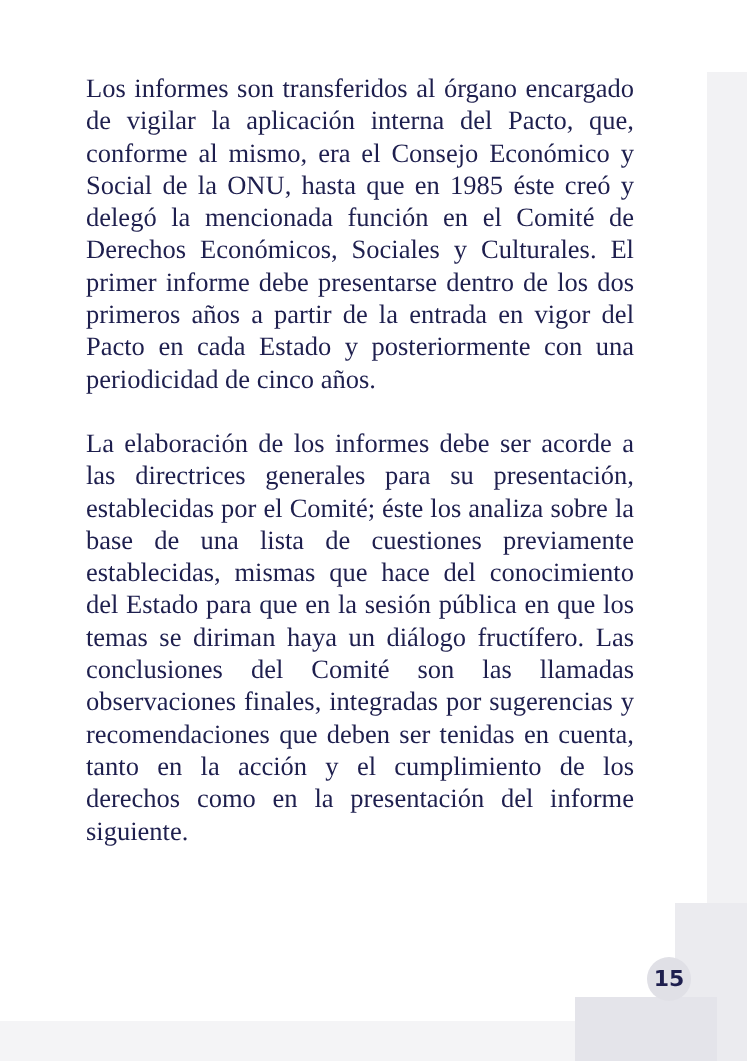Los informes son transferidos al órgano encargado de vigilar la aplicación interna del Pacto, que, conforme al mismo, era el Consejo Económico y Social de la ONU, hasta que en 1985 éste creó y delegó la mencionada función en el Comité de Derechos Económicos, Sociales y Culturales. El primer informe debe presentarse dentro de los dos primeros años a partir de la entrada en vigor del Pacto en cada Estado y posteriormente con una periodicidad de cinco años.
La elaboración de los informes debe ser acorde a las directrices generales para su presentación, establecidas por el Comité; éste los analiza sobre la base de una lista de cuestiones previamente establecidas, mismas que hace del conocimiento del Estado para que en la sesión pública en que los temas se diriman haya un diálogo fructífero. Las conclusiones del Comité son las llamadas observaciones finales, integradas por sugerencias y recomendaciones que deben ser tenidas en cuenta, tanto en la acción y el cumplimiento de los derechos como en la presentación del informe siguiente.
15